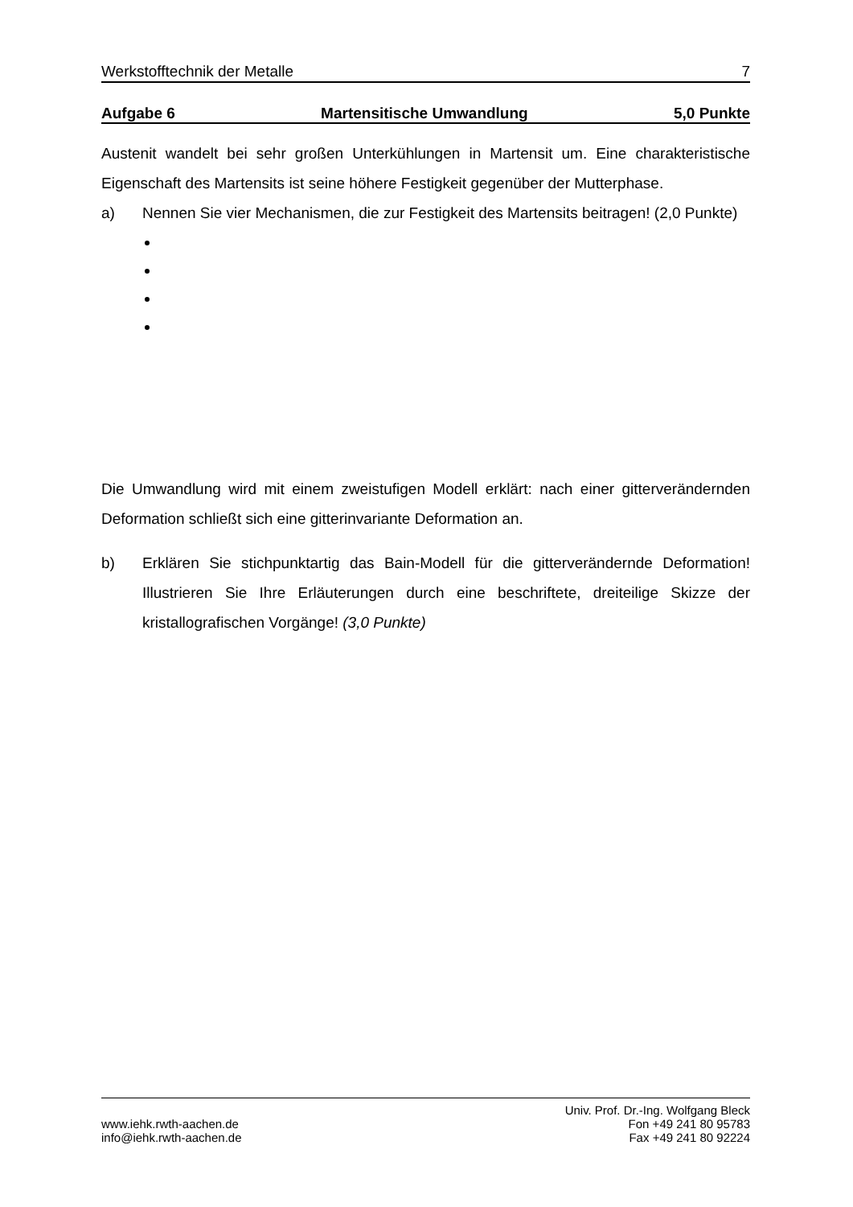Werkstofftechnik der Metalle 7
Aufgabe 6 Martensitische Umwandlung 5,0 Punkte
Austenit wandelt bei sehr großen Unterkühlungen in Martensit um. Eine charakteristische Eigenschaft des Martensits ist seine höhere Festigkeit gegenüber der Mutterphase.
a) Nennen Sie vier Mechanismen, die zur Festigkeit des Martensits beitragen! (2,0 Punkte)
Die Umwandlung wird mit einem zweistufigen Modell erklärt: nach einer gitterverändernden Deformation schließt sich eine gitterinvariante Deformation an.
b) Erklären Sie stichpunktartig das Bain-Modell für die gitterverändernde Deformation! Illustrieren Sie Ihre Erläuterungen durch eine beschriftete, dreiteilige Skizze der kristallografischen Vorgänge! (3,0 Punkte)
www.iehk.rwth-aachen.de
info@iehk.rwth-aachen.de
Univ. Prof. Dr.-Ing. Wolfgang Bleck
Fon +49 241 80 95783
Fax +49 241 80 92224